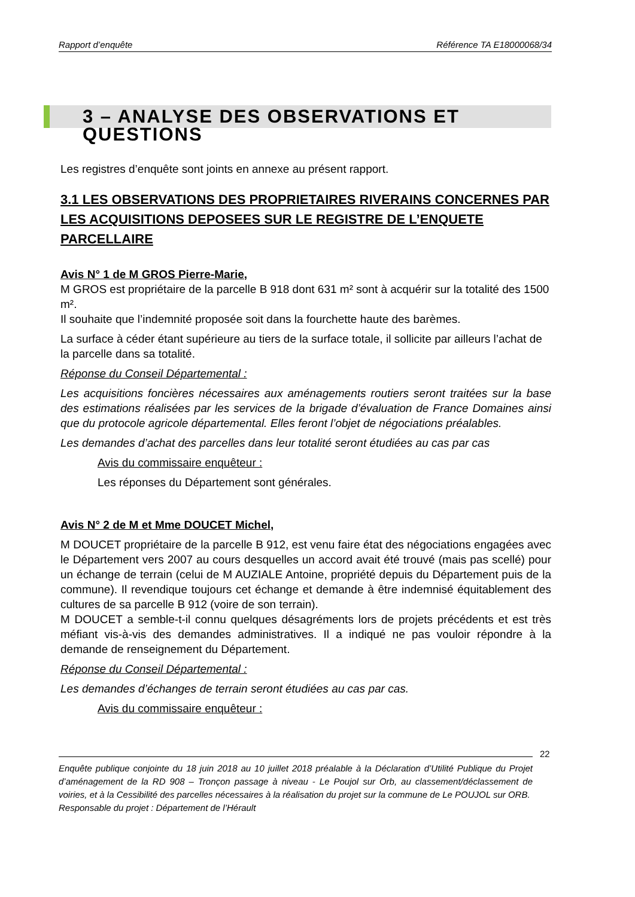Rapport d’enquête Référence TA E18000068/34
3 – ANALYSE DES OBSERVATIONS ET QUESTIONS
Les registres d’enquête sont joints en annexe au présent rapport.
3.1 LES OBSERVATIONS DES PROPRIETAIRES RIVERAINS CONCERNES PAR LES ACQUISITIONS DEPOSEES SUR LE REGISTRE DE L’ENQUETE PARCELLAIRE
Avis N° 1 de M GROS Pierre-Marie,
M GROS est propriétaire de la parcelle B 918 dont 631 m² sont à acquérir sur la totalité des 1500 m².
Il souhaite que l’indemnité proposée soit dans la fourchette haute des barèmes.
La surface à céder étant supérieure au tiers de la surface totale, il sollicite par ailleurs l’achat de la parcelle dans sa totalité.
Réponse du Conseil Départemental :
Les acquisitions foncières nécessaires aux aménagements routiers seront traitées sur la base des estimations réalisées par les services de la brigade d’évaluation de France Domaines ainsi que du protocole agricole départemental. Elles feront l’objet de négociations préalables.
Les demandes d’achat des parcelles dans leur totalité seront étudiées au cas par cas
Avis du commissaire enquêteur :
Les réponses du Département sont générales.
Avis N° 2 de M et Mme DOUCET Michel,
M DOUCET propriétaire de la parcelle B 912, est venu faire état des négociations engagées avec le Département vers 2007 au cours desquelles un accord avait été trouvé (mais pas scellé) pour un échange de terrain (celui de M AUZIALE Antoine, propriété depuis du Département puis de la commune). Il revendique toujours cet échange et demande à être indemnisé équitablement des cultures de sa parcelle B 912 (voire de son terrain).
M DOUCET a semble-t-il connu quelques désagréments lors de projets précédents et est très méfiant vis-à-vis des demandes administratives. Il a indiqué ne pas vouloir répondre à la demande de renseignement du Département.
Réponse du Conseil Départemental :
Les demandes d’échanges de terrain seront étudiées au cas par cas.
Avis du commissaire enquêteur :
22
Enquête publique conjointe du 18 juin 2018 au 10 juillet 2018 préalable à la Déclaration d’Utilité Publique du Projet d’aménagement de la RD 908 – Tronçon passage à niveau - Le Poujol sur Orb, au classement/déclassement de voiries, et à la Cessibilité des parcelles nécessaires à la réalisation du projet sur la commune de Le POUJOL sur ORB.
Responsable du projet : Département de l’Hérault